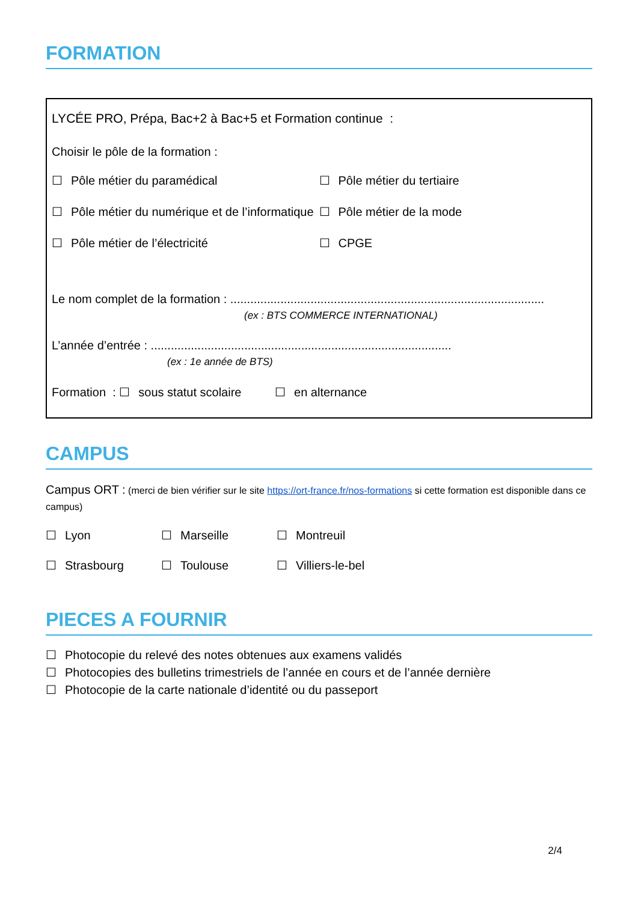FORMATION
LYCÉE PRO, Prépa, Bac+2 à Bac+5 et Formation continue :
Choisir le pôle de la formation :
☐ Pôle métier du paramédical ☐ Pôle métier du tertiaire
☐ Pôle métier du numérique et de l’informatique
☐ Pôle métier de la mode
☐ Pôle métier de l’électricité ☐ CPGE
Le nom complet de la formation : ..............................................................................................
(ex : BTS COMMERCE INTERNATIONAL)
L’année d’entrée : ..........................................................................................
(ex : 1e année de BTS)
Formation : ☐ sous statut scolaire ☐ en alternance
CAMPUS
Campus ORT : (merci de bien vérifier sur le site https://ort-france.fr/nos-formations si cette formation est disponible dans ce campus)
☐ Lyon ☐ Marseille ☐ Montreuil
☐ Strasbourg ☐ Toulouse ☐ Villiers-le-bel
PIECES A FOURNIR
☐ Photocopie du relevé des notes obtenues aux examens validés
☐ Photocopies des bulletins trimestriels de l’année en cours et de l’année dernière
☐ Photocopie de la carte nationale d’identité ou du passeport
2/4